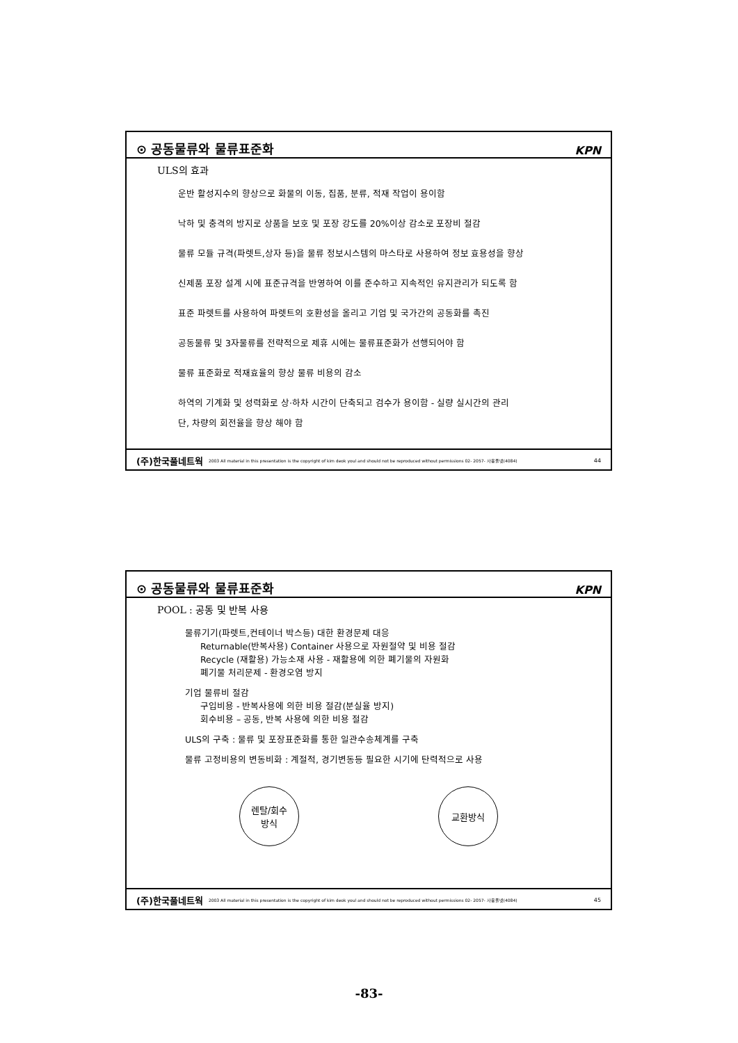⊙ 공동물류와 물류표준화 KPN
ULS의 효과
운반 활성지수의 향상으로 화물의 이동, 집품, 분류, 적재 작업이 용이함
낙하 및 충격의 방지로 상품을 보호 및 포장 강도를 20%이상 감소로 포장비 절감
물류 모듈 규격(파렛트,상자 등)을 물류 정보시스템의 마스타로 사용하여 정보 효용성을 향상
신제품 포장 설계 시에 표준규격을 반영하여 이를 준수하고 지속적인 유지관리가 되도록 함
표준 파렛트를 사용하여 파렛트의 호환성을 올리고 기업 및 국가간의 공동화를 촉진
공동물류 및 3자물류를 전략적으로 제휴 시에는 물류표준화가 선행되어야 함
물류 표준화로 적재효율의 향상 물류 비용의 감소
하역의 기계화 및 성력화로 상·하차 시간이 단축되고 검수가 용이함 - 실량 실시간의 관리
단, 차량의 회전율을 향상 해야 함
(주)한국풀네트웍 2003 All material in this presentation is the copyright of kim deok youl and should not be reproduced without permissions 02- 2057- 사용풀넷(4084) 44
⊙ 공동물류와 물류표준화 KPN
POOL : 공동 및 반복 사용
물류기기(파렛트,컨테이너 박스등) 대한 환경문제 대응
Returnable(반복사용) Container 사용으로 자원절약 및 비용 절감
Recycle (재활용) 가능소재 사용 - 재활용에 의한 폐기물의 자원화
폐기물 처리문제 - 환경오염 방지
기업 물류비 절감
구입비용 - 반복사용에 의한 비용 절감(분실율 방지)
회수비용 – 공동, 반복 사용에 의한 비용 절감
ULS의 구축 : 물류 및 포장표준화를 통한 일관수송체계를 구축
물류 고정비용의 변동비화 : 계절적, 경기변동등 필요한 시기에 탄력적으로 사용
렌탈/회수
방식
교환방식
(주)한국풀네트웍 2003 All material in this presentation is the copyright of kim deok youl and should not be reproduced without permissions 02- 2057- 사용풀넷(4084) 45
-83-